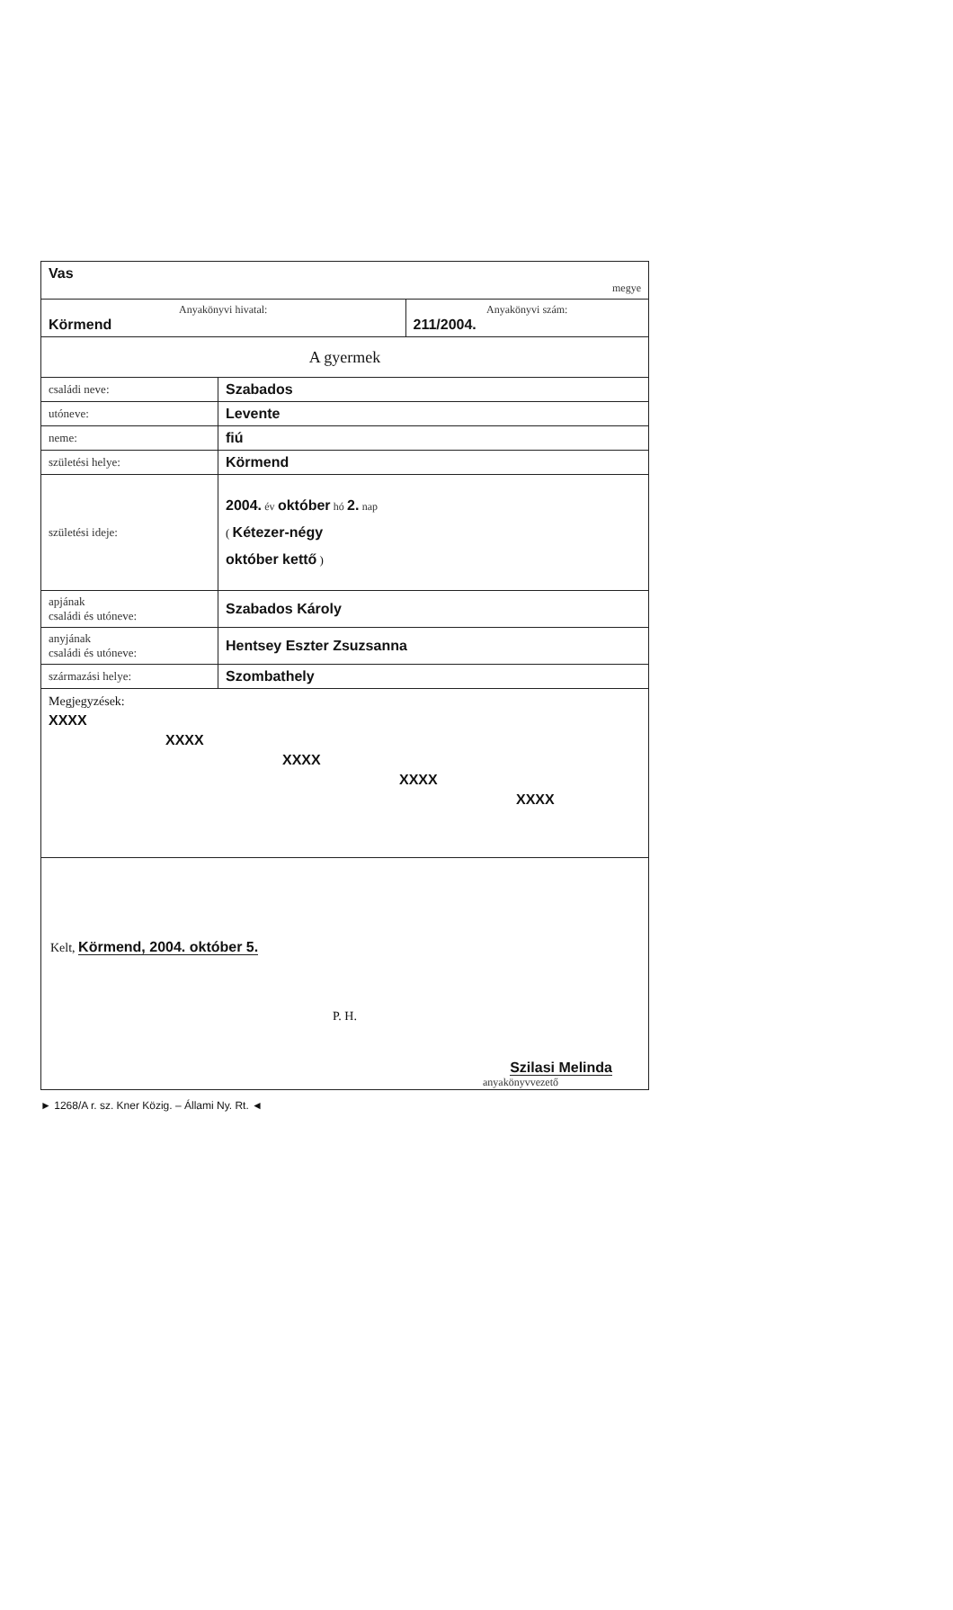| Vas megye | |
| Anyakönyvi hivatal: Körmend | Anyakönyvi szám: 211/2004. |
| A gyermek | |
| családi neve: | Szabados |
| utóneve: | Levente |
| neme: | fiú |
| születési helye: | Körmend |
| születési ideje: | 2004. év október hó 2. nap ( Kétezer-négy október kettő ) |
| apjának családi és utóneve: | Szabados Károly |
| anyjának családi és utóneve: | Hentsey Eszter Zsuzsanna |
| származási helye: | Szombathely |
Megjegyzések:
XXXX
XXXX
XXXX
XXXX
XXXX
Kelt, Körmend, 2004. október 5.
P. H.
Szilasi Melinda
anyakönyvvezető
► 1268/A r. sz. Kner Közig. – Állami Ny. Rt. ◄